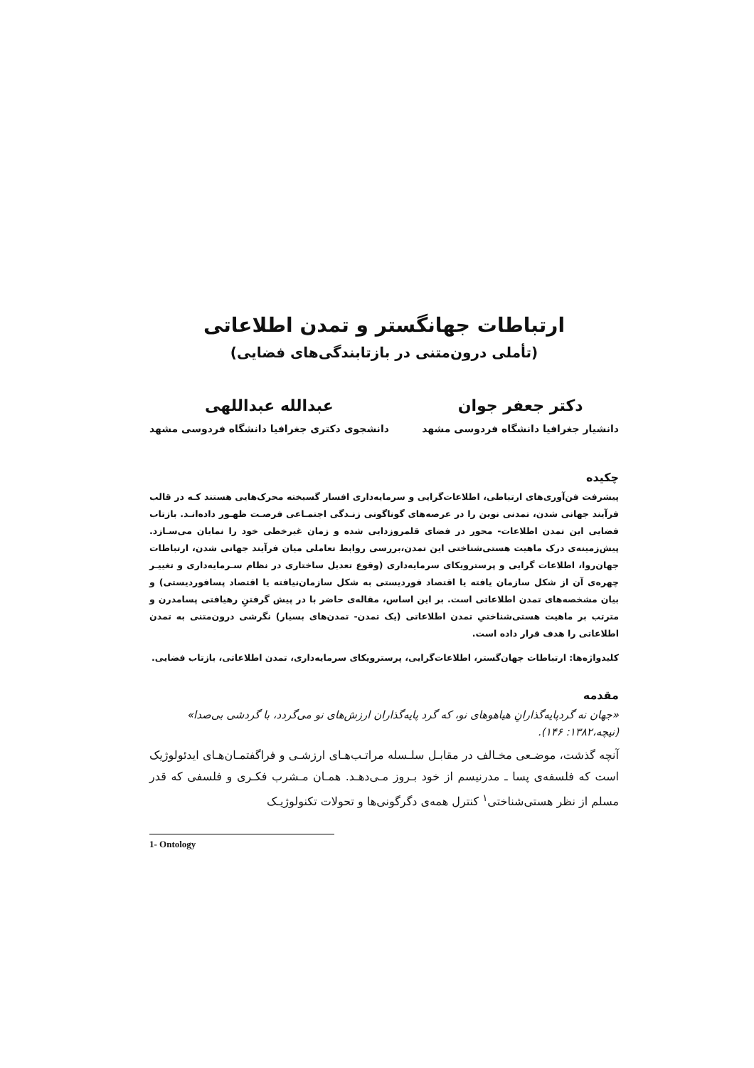ارتباطات جهانگستر و تمدن اطلاعاتی
(تأملی درون‌متنی در بازتابندگی‌های فضایی)
دکتر جعفر جوان
دانشیار جغرافیا دانشگاه فردوسی مشهد
عبدالله عبداللهی
دانشجوی دکتری جغرافیا دانشگاه فردوسی مشهد
چکیده
پیشرفت فن‌آوری‌های ارتباطی، اطلاعات‌گرایی و سرمایه‌داری افسار گسیخته محرک‌هایی هستند کـه در قالب فرآیند جهانی شدن، تمدنی نوین را در عرصه‌های گوناگونی زنـدگی اجتمـاعی فرصـت ظهـور داده‌انـد. بازتاب فضایی این تمدن اطلاعات- محور در فضای قلمروزدایی شده و زمان غیرخطی خود را نمایان می‌سـازد. پیش‌زمینه‌ی درک ماهیت هستی‌شناختی این تمدن،بررسی روابط تعاملی میان فرآیند جهانی شدن، ارتباطات جهان‌روا، اطلاعات گرایی و پرسترویکای سرمایه‌داری (وقوع تعدیل ساختاری در نظام سـرمایه‌داری و تغییـر چهره‌ی آن از شکل سازمان یافته یا اقتصاد فوردیستی به شکل سازمان‌نیافته یا اقتصاد پسافوردیستی) و بیان مشخصه‌های تمدن اطلاعاتی است. بر این اساس، مقاله‌ی حاضر با در پیش گرفتنِ رهیافتی پسامدرن و مترتب بر ماهیت هستی‌شناختیِ تمدن اطلاعاتی (یک تمدن- تمدن‌های بسیار) نگرشی درون‌متنی به تمدن اطلاعاتی را هدف قرار داده است.
کلیدواژه‌ها: ارتباطات جهان‌گستر، اطلاعات‌گرایی، پرسترویکای سرمایه‌داری، تمدن اطلاعاتی، بازتاب فضایی.
مقدمه
«جهان نه گردپایه‌گذارانِ هیاهوهای نو، که گرد پایه‌گذاران ارزش‌های نو می‌گردد، با گردشی بی‌صدا» (نیچه،۱۳۸۲: ۱۴۶).
آنچه گذشت، موضـعی مخـالف در مقابـل سلـسله مراتـب‌هـای ارزشـی و فراگفتمـان‌هـای ایدئولوژیک است که فلسفه‌ی پسا ـ مدرنیسم از خود بـروز مـی‌دهـد. همـان مـشرب فکـری و فلسفی که قدر مسلم از نظر هستی‌شناختی<sup>۱</sup> کنترل همه‌ی دگرگونی‌ها و تحولات تکنولوژیـک
1- Ontology